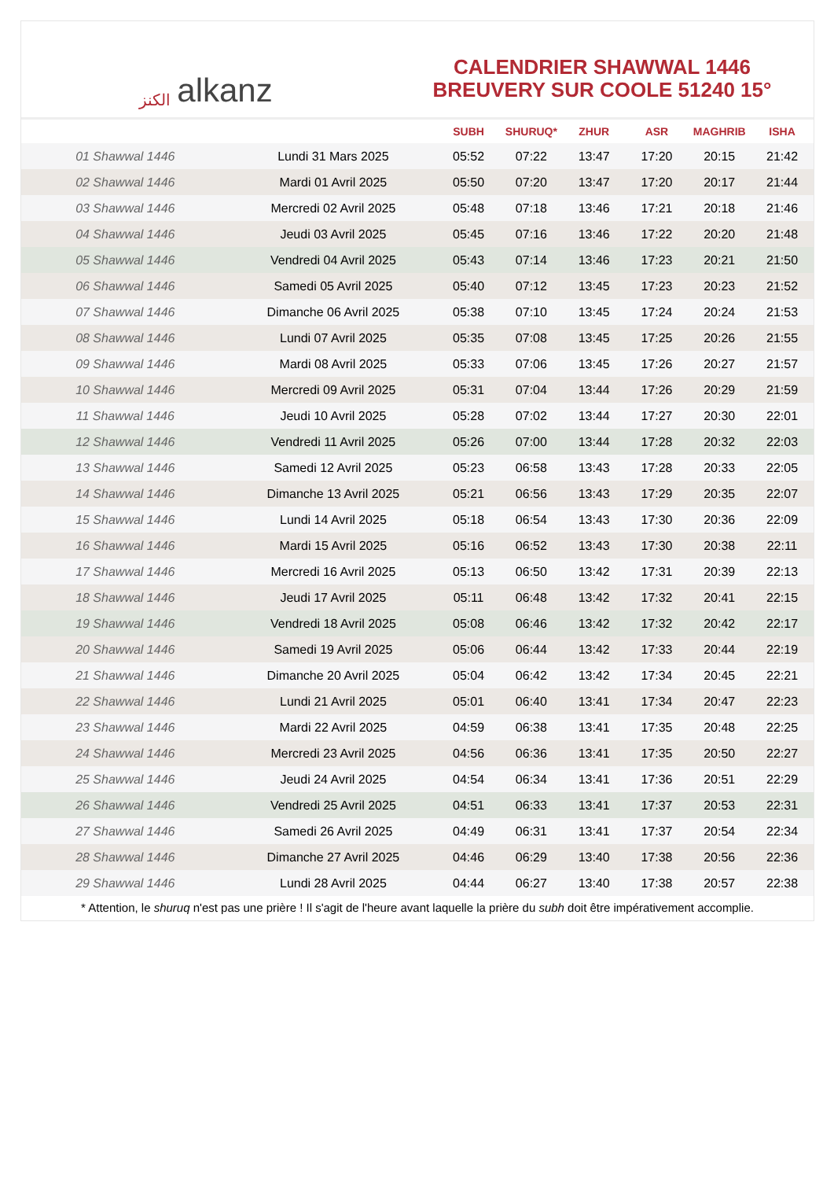الكنز alkanz
CALENDRIER SHAWWAL 1446
BREUVERY SUR COOLE 51240 15°
| | | SUBH | SHURUQ* | ZHUR | ASR | MAGHRIB | ISHA |
| --- | --- | --- | --- | --- | --- | --- | --- |
| 01 Shawwal 1446 | Lundi 31 Mars 2025 | 05:52 | 07:22 | 13:47 | 17:20 | 20:15 | 21:42 |
| 02 Shawwal 1446 | Mardi 01 Avril 2025 | 05:50 | 07:20 | 13:47 | 17:20 | 20:17 | 21:44 |
| 03 Shawwal 1446 | Mercredi 02 Avril 2025 | 05:48 | 07:18 | 13:46 | 17:21 | 20:18 | 21:46 |
| 04 Shawwal 1446 | Jeudi 03 Avril 2025 | 05:45 | 07:16 | 13:46 | 17:22 | 20:20 | 21:48 |
| 05 Shawwal 1446 | Vendredi 04 Avril 2025 | 05:43 | 07:14 | 13:46 | 17:23 | 20:21 | 21:50 |
| 06 Shawwal 1446 | Samedi 05 Avril 2025 | 05:40 | 07:12 | 13:45 | 17:23 | 20:23 | 21:52 |
| 07 Shawwal 1446 | Dimanche 06 Avril 2025 | 05:38 | 07:10 | 13:45 | 17:24 | 20:24 | 21:53 |
| 08 Shawwal 1446 | Lundi 07 Avril 2025 | 05:35 | 07:08 | 13:45 | 17:25 | 20:26 | 21:55 |
| 09 Shawwal 1446 | Mardi 08 Avril 2025 | 05:33 | 07:06 | 13:45 | 17:26 | 20:27 | 21:57 |
| 10 Shawwal 1446 | Mercredi 09 Avril 2025 | 05:31 | 07:04 | 13:44 | 17:26 | 20:29 | 21:59 |
| 11 Shawwal 1446 | Jeudi 10 Avril 2025 | 05:28 | 07:02 | 13:44 | 17:27 | 20:30 | 22:01 |
| 12 Shawwal 1446 | Vendredi 11 Avril 2025 | 05:26 | 07:00 | 13:44 | 17:28 | 20:32 | 22:03 |
| 13 Shawwal 1446 | Samedi 12 Avril 2025 | 05:23 | 06:58 | 13:43 | 17:28 | 20:33 | 22:05 |
| 14 Shawwal 1446 | Dimanche 13 Avril 2025 | 05:21 | 06:56 | 13:43 | 17:29 | 20:35 | 22:07 |
| 15 Shawwal 1446 | Lundi 14 Avril 2025 | 05:18 | 06:54 | 13:43 | 17:30 | 20:36 | 22:09 |
| 16 Shawwal 1446 | Mardi 15 Avril 2025 | 05:16 | 06:52 | 13:43 | 17:30 | 20:38 | 22:11 |
| 17 Shawwal 1446 | Mercredi 16 Avril 2025 | 05:13 | 06:50 | 13:42 | 17:31 | 20:39 | 22:13 |
| 18 Shawwal 1446 | Jeudi 17 Avril 2025 | 05:11 | 06:48 | 13:42 | 17:32 | 20:41 | 22:15 |
| 19 Shawwal 1446 | Vendredi 18 Avril 2025 | 05:08 | 06:46 | 13:42 | 17:32 | 20:42 | 22:17 |
| 20 Shawwal 1446 | Samedi 19 Avril 2025 | 05:06 | 06:44 | 13:42 | 17:33 | 20:44 | 22:19 |
| 21 Shawwal 1446 | Dimanche 20 Avril 2025 | 05:04 | 06:42 | 13:42 | 17:34 | 20:45 | 22:21 |
| 22 Shawwal 1446 | Lundi 21 Avril 2025 | 05:01 | 06:40 | 13:41 | 17:34 | 20:47 | 22:23 |
| 23 Shawwal 1446 | Mardi 22 Avril 2025 | 04:59 | 06:38 | 13:41 | 17:35 | 20:48 | 22:25 |
| 24 Shawwal 1446 | Mercredi 23 Avril 2025 | 04:56 | 06:36 | 13:41 | 17:35 | 20:50 | 22:27 |
| 25 Shawwal 1446 | Jeudi 24 Avril 2025 | 04:54 | 06:34 | 13:41 | 17:36 | 20:51 | 22:29 |
| 26 Shawwal 1446 | Vendredi 25 Avril 2025 | 04:51 | 06:33 | 13:41 | 17:37 | 20:53 | 22:31 |
| 27 Shawwal 1446 | Samedi 26 Avril 2025 | 04:49 | 06:31 | 13:41 | 17:37 | 20:54 | 22:34 |
| 28 Shawwal 1446 | Dimanche 27 Avril 2025 | 04:46 | 06:29 | 13:40 | 17:38 | 20:56 | 22:36 |
| 29 Shawwal 1446 | Lundi 28 Avril 2025 | 04:44 | 06:27 | 13:40 | 17:38 | 20:57 | 22:38 |
* Attention, le shuruq n'est pas une prière ! Il s'agit de l'heure avant laquelle la prière du subh doit être impérativement accomplie.